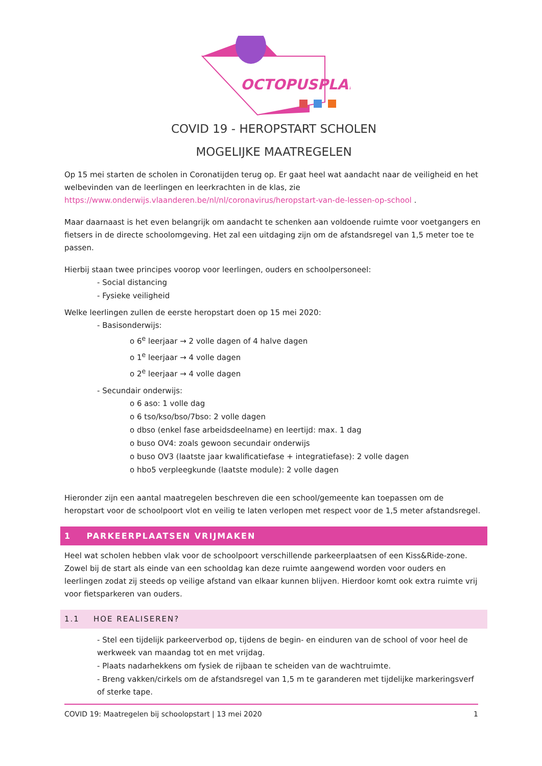OCTOPUSPLAN
COVID 19 - HEROPSTART SCHOLEN
MOGELIJKE MAATREGELEN
Op 15 mei starten de scholen in Coronatijden terug op. Er gaat heel wat aandacht naar de veiligheid en het welbevinden van de leerlingen en leerkrachten in de klas, zie https://www.onderwijs.vlaanderen.be/nl/nl/coronavirus/heropstart-van-de-lessen-op-school .
Maar daarnaast is het even belangrijk om aandacht te schenken aan voldoende ruimte voor voetgangers en fietsers in de directe schoolomgeving. Het zal een uitdaging zijn om de afstandsregel van 1,5 meter toe te passen.
Hierbij staan twee principes voorop voor leerlingen, ouders en schoolpersoneel:
- Social distancing
- Fysieke veiligheid
Welke leerlingen zullen de eerste heropstart doen op 15 mei 2020:
- Basisonderwijs:
o 6<sup>e</sup> leerjaar → 2 volle dagen of 4 halve dagen
o 1<sup>e</sup> leerjaar → 4 volle dagen
o 2<sup>e</sup> leerjaar → 4 volle dagen
- Secundair onderwijs:
o 6 aso: 1 volle dag
o 6 tso/kso/bso/7bso: 2 volle dagen
o dbso (enkel fase arbeidsdeelname) en leertijd: max. 1 dag
o buso OV4: zoals gewoon secundair onderwijs
o buso OV3 (laatste jaar kwalificatiefase + integratiefase): 2 volle dagen
o hbo5 verpleegkunde (laatste module): 2 volle dagen
Hieronder zijn een aantal maatregelen beschreven die een school/gemeente kan toepassen om de heropstart voor de schoolpoort vlot en veilig te laten verlopen met respect voor de 1,5 meter afstandsregel.
1 PARKEERPLAATSEN VRIJMAKEN
Heel wat scholen hebben vlak voor de schoolpoort verschillende parkeerplaatsen of een Kiss&Ride-zone. Zowel bij de start als einde van een schooldag kan deze ruimte aangewend worden voor ouders en leerlingen zodat zij steeds op veilige afstand van elkaar kunnen blijven. Hierdoor komt ook extra ruimte vrij voor fietsparkeren van ouders.
1.1 HOE REALISEREN?
- Stel een tijdelijk parkeerverbod op, tijdens de begin- en einduren van de school of voor heel de werkweek van maandag tot en met vrijdag.
- Plaats nadarhekkens om fysiek de rijbaan te scheiden van de wachtruimte.
- Breng vakken/cirkels om de afstandsregel van 1,5 m te garanderen met tijdelijke markeringsverf of sterke tape.
COVID 19: Maatregelen bij schoolopstart | 13 mei 2020 1